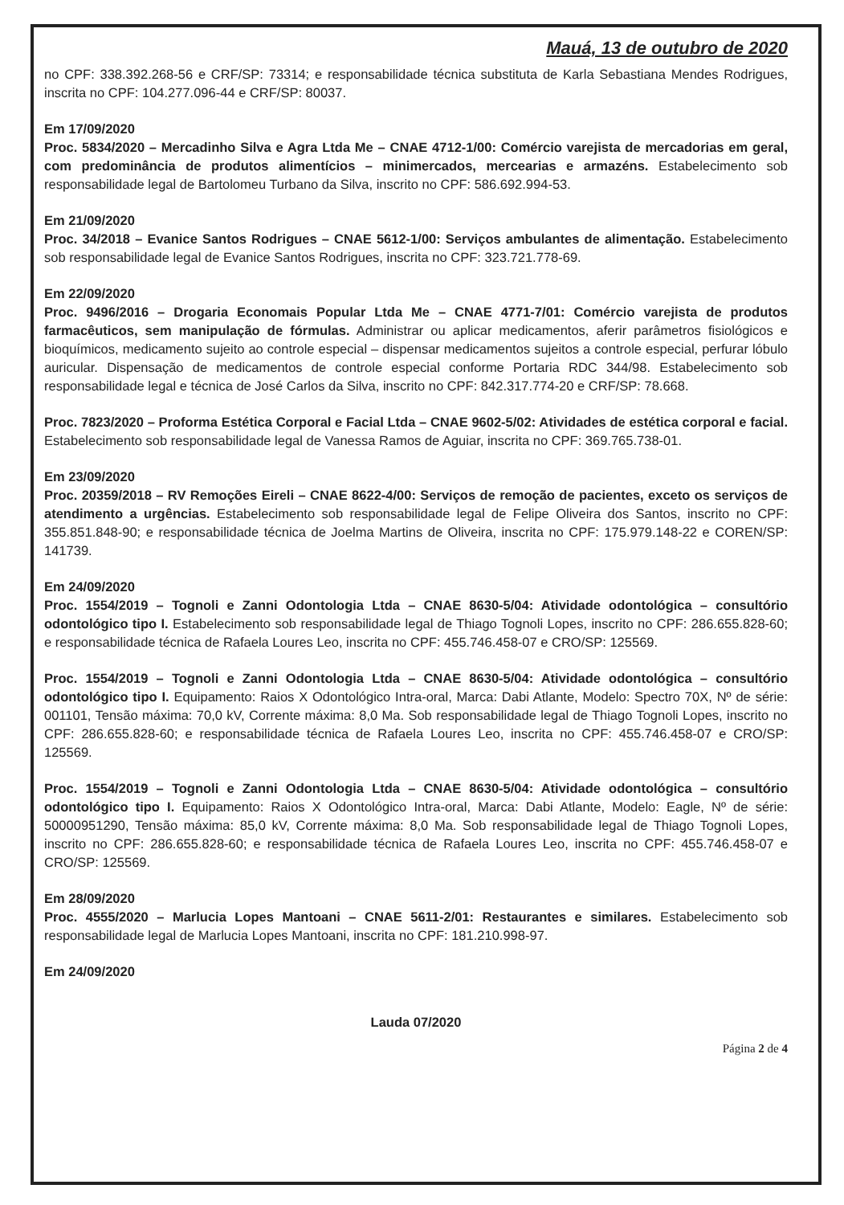Mauá, 13 de outubro de 2020
no CPF: 338.392.268-56 e CRF/SP: 73314; e responsabilidade técnica substituta de Karla Sebastiana Mendes Rodrigues, inscrita no CPF: 104.277.096-44 e CRF/SP: 80037.
Em 17/09/2020
Proc. 5834/2020 – Mercadinho Silva e Agra Ltda Me – CNAE 4712-1/00: Comércio varejista de mercadorias em geral, com predominância de produtos alimentícios – minimercados, mercearias e armazéns. Estabelecimento sob responsabilidade legal de Bartolomeu Turbano da Silva, inscrito no CPF: 586.692.994-53.
Em 21/09/2020
Proc. 34/2018 – Evanice Santos Rodrigues – CNAE 5612-1/00: Serviços ambulantes de alimentação. Estabelecimento sob responsabilidade legal de Evanice Santos Rodrigues, inscrita no CPF: 323.721.778-69.
Em 22/09/2020
Proc. 9496/2016 – Drogaria Economais Popular Ltda Me – CNAE 4771-7/01: Comércio varejista de produtos farmacêuticos, sem manipulação de fórmulas. Administrar ou aplicar medicamentos, aferir parâmetros fisiológicos e bioquímicos, medicamento sujeito ao controle especial – dispensar medicamentos sujeitos a controle especial, perfurar lóbulo auricular. Dispensação de medicamentos de controle especial conforme Portaria RDC 344/98. Estabelecimento sob responsabilidade legal e técnica de José Carlos da Silva, inscrito no CPF: 842.317.774-20 e CRF/SP: 78.668.
Proc. 7823/2020 – Proforma Estética Corporal e Facial Ltda – CNAE 9602-5/02: Atividades de estética corporal e facial. Estabelecimento sob responsabilidade legal de Vanessa Ramos de Aguiar, inscrita no CPF: 369.765.738-01.
Em 23/09/2020
Proc. 20359/2018 – RV Remoções Eireli – CNAE 8622-4/00: Serviços de remoção de pacientes, exceto os serviços de atendimento a urgências. Estabelecimento sob responsabilidade legal de Felipe Oliveira dos Santos, inscrito no CPF: 355.851.848-90; e responsabilidade técnica de Joelma Martins de Oliveira, inscrita no CPF: 175.979.148-22 e COREN/SP: 141739.
Em 24/09/2020
Proc. 1554/2019 – Tognoli e Zanni Odontologia Ltda – CNAE 8630-5/04: Atividade odontológica – consultório odontológico tipo I. Estabelecimento sob responsabilidade legal de Thiago Tognoli Lopes, inscrito no CPF: 286.655.828-60; e responsabilidade técnica de Rafaela Loures Leo, inscrita no CPF: 455.746.458-07 e CRO/SP: 125569.
Proc. 1554/2019 – Tognoli e Zanni Odontologia Ltda – CNAE 8630-5/04: Atividade odontológica – consultório odontológico tipo I. Equipamento: Raios X Odontológico Intra-oral, Marca: Dabi Atlante, Modelo: Spectro 70X, Nº de série: 001101, Tensão máxima: 70,0 kV, Corrente máxima: 8,0 Ma. Sob responsabilidade legal de Thiago Tognoli Lopes, inscrito no CPF: 286.655.828-60; e responsabilidade técnica de Rafaela Loures Leo, inscrita no CPF: 455.746.458-07 e CRO/SP: 125569.
Proc. 1554/2019 – Tognoli e Zanni Odontologia Ltda – CNAE 8630-5/04: Atividade odontológica – consultório odontológico tipo I. Equipamento: Raios X Odontológico Intra-oral, Marca: Dabi Atlante, Modelo: Eagle, Nº de série: 50000951290, Tensão máxima: 85,0 kV, Corrente máxima: 8,0 Ma. Sob responsabilidade legal de Thiago Tognoli Lopes, inscrito no CPF: 286.655.828-60; e responsabilidade técnica de Rafaela Loures Leo, inscrita no CPF: 455.746.458-07 e CRO/SP: 125569.
Em 28/09/2020
Proc. 4555/2020 – Marlucia Lopes Mantoani – CNAE 5611-2/01: Restaurantes e similares. Estabelecimento sob responsabilidade legal de Marlucia Lopes Mantoani, inscrita no CPF: 181.210.998-97.
Em 24/09/2020
Lauda 07/2020
Página 2 de 4